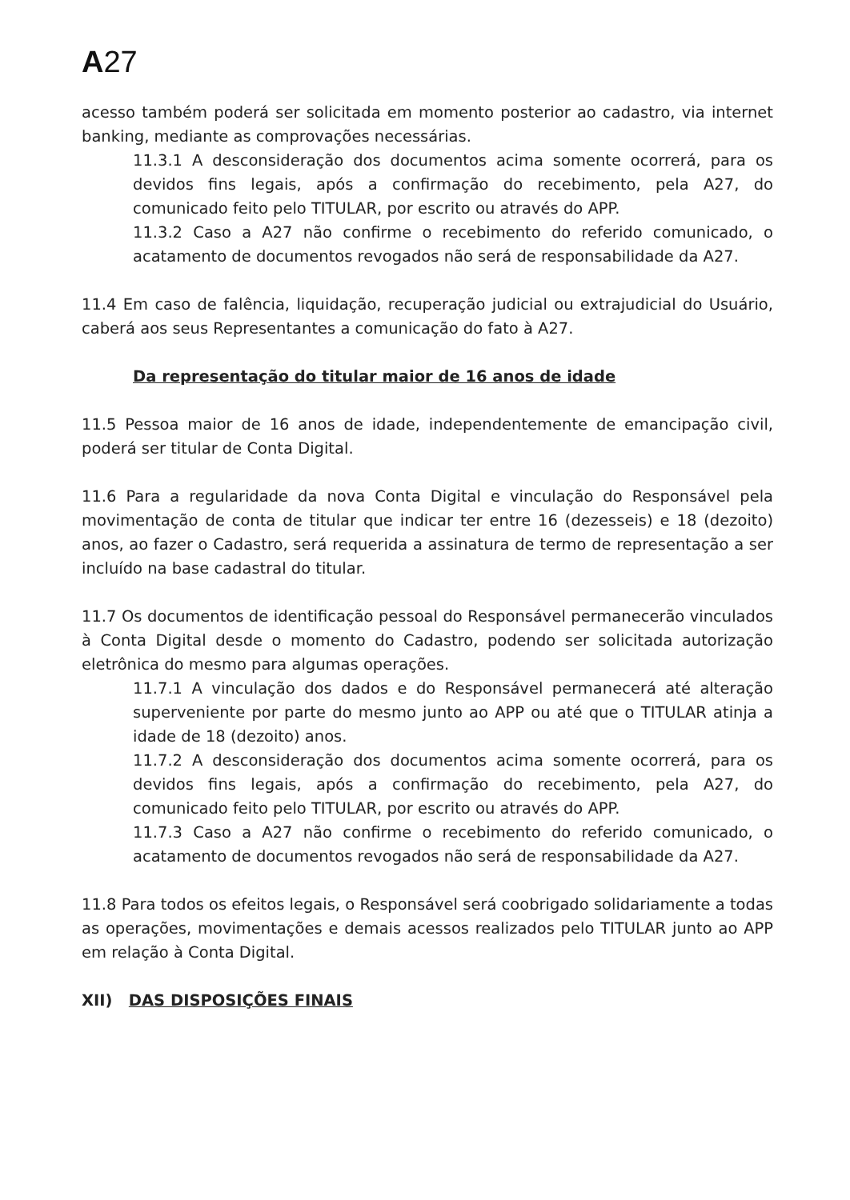A27
acesso também poderá ser solicitada em momento posterior ao cadastro, via internet banking, mediante as comprovações necessárias.
11.3.1 A desconsideração dos documentos acima somente ocorrerá, para os devidos fins legais, após a confirmação do recebimento, pela A27, do comunicado feito pelo TITULAR, por escrito ou através do APP.
11.3.2 Caso a A27 não confirme o recebimento do referido comunicado, o acatamento de documentos revogados não será de responsabilidade da A27.
11.4 Em caso de falência, liquidação, recuperação judicial ou extrajudicial do Usuário, caberá aos seus Representantes a comunicação do fato à A27.
Da representação do titular maior de 16 anos de idade
11.5 Pessoa maior de 16 anos de idade, independentemente de emancipação civil, poderá ser titular de Conta Digital.
11.6 Para a regularidade da nova Conta Digital e vinculação do Responsável pela movimentação de conta de titular que indicar ter entre 16 (dezesseis) e 18 (dezoito) anos, ao fazer o Cadastro, será requerida a assinatura de termo de representação a ser incluído na base cadastral do titular.
11.7 Os documentos de identificação pessoal do Responsável permanecerão vinculados à Conta Digital desde o momento do Cadastro, podendo ser solicitada autorização eletrônica do mesmo para algumas operações.
11.7.1 A vinculação dos dados e do Responsável permanecerá até alteração superveniente por parte do mesmo junto ao APP ou até que o TITULAR atinja a idade de 18 (dezoito) anos.
11.7.2 A desconsideração dos documentos acima somente ocorrerá, para os devidos fins legais, após a confirmação do recebimento, pela A27, do comunicado feito pelo TITULAR, por escrito ou através do APP.
11.7.3 Caso a A27 não confirme o recebimento do referido comunicado, o acatamento de documentos revogados não será de responsabilidade da A27.
11.8 Para todos os efeitos legais, o Responsável será coobrigado solidariamente a todas as operações, movimentações e demais acessos realizados pelo TITULAR junto ao APP em relação à Conta Digital.
XII) DAS DISPOSIÇÕES FINAIS